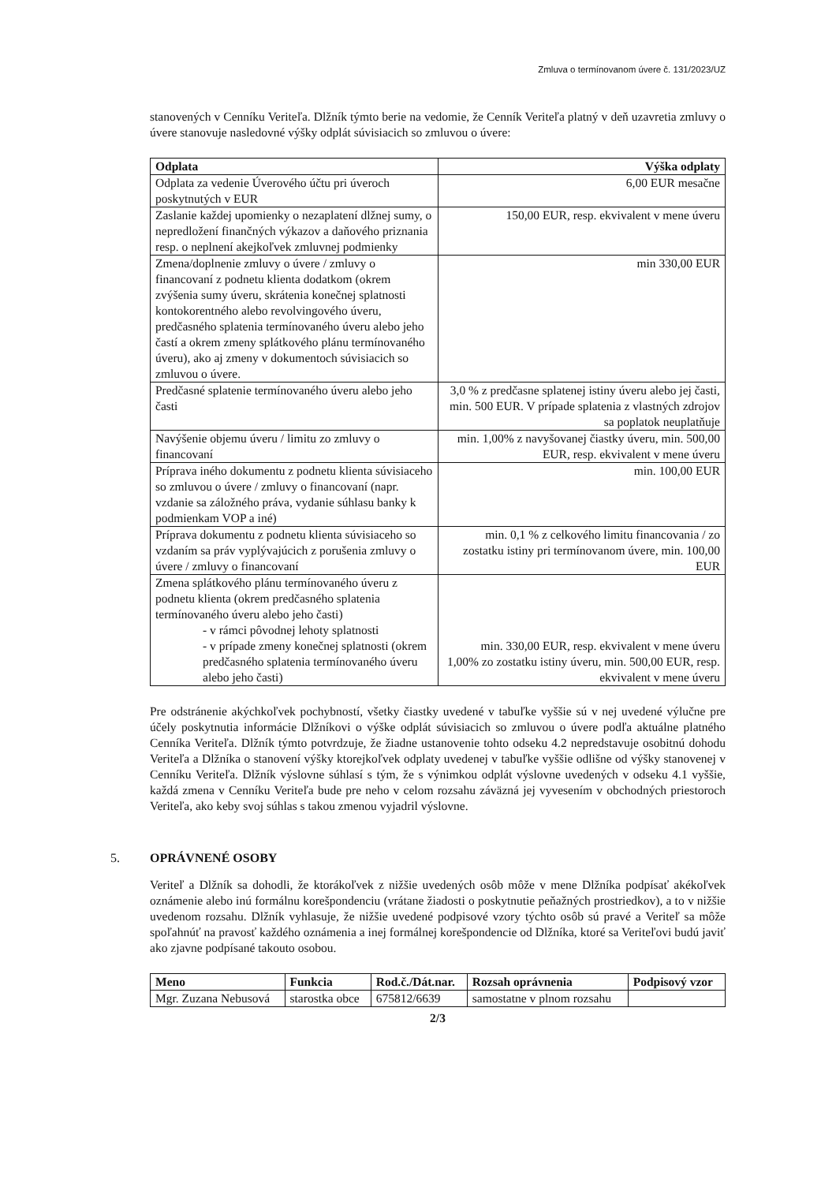Zmluva o termínovanom úvere č. 131/2023/UZ
stanovených v Cenníku Veriteľa. Dlžník týmto berie na vedomie, že Cenník Veriteľa platný v deň uzavretia zmluvy o úvere stanovuje nasledovné výšky odplát súvisiacich so zmluvou o úvere:
| Odplata | Výška odplaty |
| --- | --- |
| Odplata za vedenie Úverového účtu pri úveroch poskytnutých v EUR | 6,00 EUR mesačne |
| Zaslanie každej upomienky o nezaplatení dlžnej sumy, o nepredložení finančných výkazov a daňového priznania resp. o neplnení akejkoľvek zmluvnej podmienky | 150,00 EUR, resp. ekvivalent v mene úveru |
| Zmena/doplnenie zmluvy o úvere / zmluvy o financovaní z podnetu klienta dodatkom (okrem zvýšenia sumy úveru, skrátenia konečnej splatnosti kontokorentného alebo revolvingového úveru, predčasného splatenia termínovaného úveru alebo jeho častí a okrem zmeny splátkového plánu termínovaného úveru), ako aj zmeny v dokumentoch súvisiacich so zmluvou o úvere. | min 330,00 EUR |
| Predčasné splatenie termínovaného úveru alebo jeho časti | 3,0 % z predčasne splatenej istiny úveru alebo jej časti, min. 500 EUR. V prípade splatenia z vlastných zdrojov sa poplatok neuplatňuje |
| Navýšenie objemu úveru / limitu zo zmluvy o financovaní | min. 1,00% z navyšovanej čiastky úveru, min. 500,00 EUR, resp. ekvivalent v mene úveru |
| Príprava iného dokumentu z podnetu klienta súvisiaceho so zmluvou o úvere / zmluvy o financovaní (napr. vzdanie sa záložného práva, vydanie súhlasu banky k podmienkam VOP a iné) | min. 100,00 EUR |
| Príprava dokumentu z podnetu klienta súvisiaceho so vzdaním sa práv vyplývajúcich z porušenia zmluvy o úvere / zmluvy o financovaní | min. 0,1 % z celkového limitu financovania / zo zostatku istiny pri termínovanom úvere, min. 100,00 EUR |
| Zmena splátkového plánu termínovaného úveru z podnetu klienta (okrem predčasného splatenia termínovaného úveru alebo jeho časti) - v rámci pôvodnej lehoty splatnosti - v prípade zmeny konečnej splatnosti (okrem predčasného splatenia termínovaného úveru alebo jeho časti) | min. 330,00 EUR, resp. ekvivalent v mene úveru 1,00% zo zostatku istiny úveru, min. 500,00 EUR, resp. ekvivalent v mene úveru |
Pre odstránenie akýchkoľvek pochybností, všetky čiastky uvedené v tabuľke vyššie sú v nej uvedené výlučne pre účely poskytnutia informácie Dlžníkovi o výške odplát súvisiacich so zmluvou o úvere podľa aktuálne platného Cenníka Veriteľa. Dlžník týmto potvrdzuje, že žiadne ustanovenie tohto odseku 4.2 nepredstavuje osobitnú dohodu Veriteľa a Dlžníka o stanovení výšky ktorejkoľvek odplaty uvedenej v tabuľke vyššie odlišne od výšky stanovenej v Cenníku Veriteľa. Dlžník výslovne súhlasí s tým, že s výnimkou odplát výslovne uvedených v odseku 4.1 vyššie, každá zmena v Cenníku Veriteľa bude pre neho v celom rozsahu záväzná jej vyvesením v obchodných priestoroch Veriteľa, ako keby svoj súhlas s takou zmenou vyjadril výslovne.
5. OPRÁVNENÉ OSOBY
Veriteľ a Dlžník sa dohodli, že ktorákoľvek z nižšie uvedených osôb môže v mene Dlžníka podpísať akékoľvek oznámenie alebo inú formálnu korešpondenciu (vrátane žiadosti o poskytnutie peňažných prostriedkov), a to v nižšie uvedenom rozsahu. Dlžník vyhlasuje, že nižšie uvedené podpisové vzory týchto osôb sú pravé a Veriteľ sa môže spoľahnúť na pravosť každého oznámenia a inej formálnej korešpondencie od Dlžníka, ktoré sa Veriteľovi budú javiť ako zjavne podpísané takouto osobou.
| Meno | Funkcia | Rod.č./Dát.nar. | Rozsah oprávnenia | Podpisový vzor |
| --- | --- | --- | --- | --- |
| Mgr. Zuzana Nebusová | starostka obce | 675812/6639 | samostatne v plnom rozsahu | |
2/3